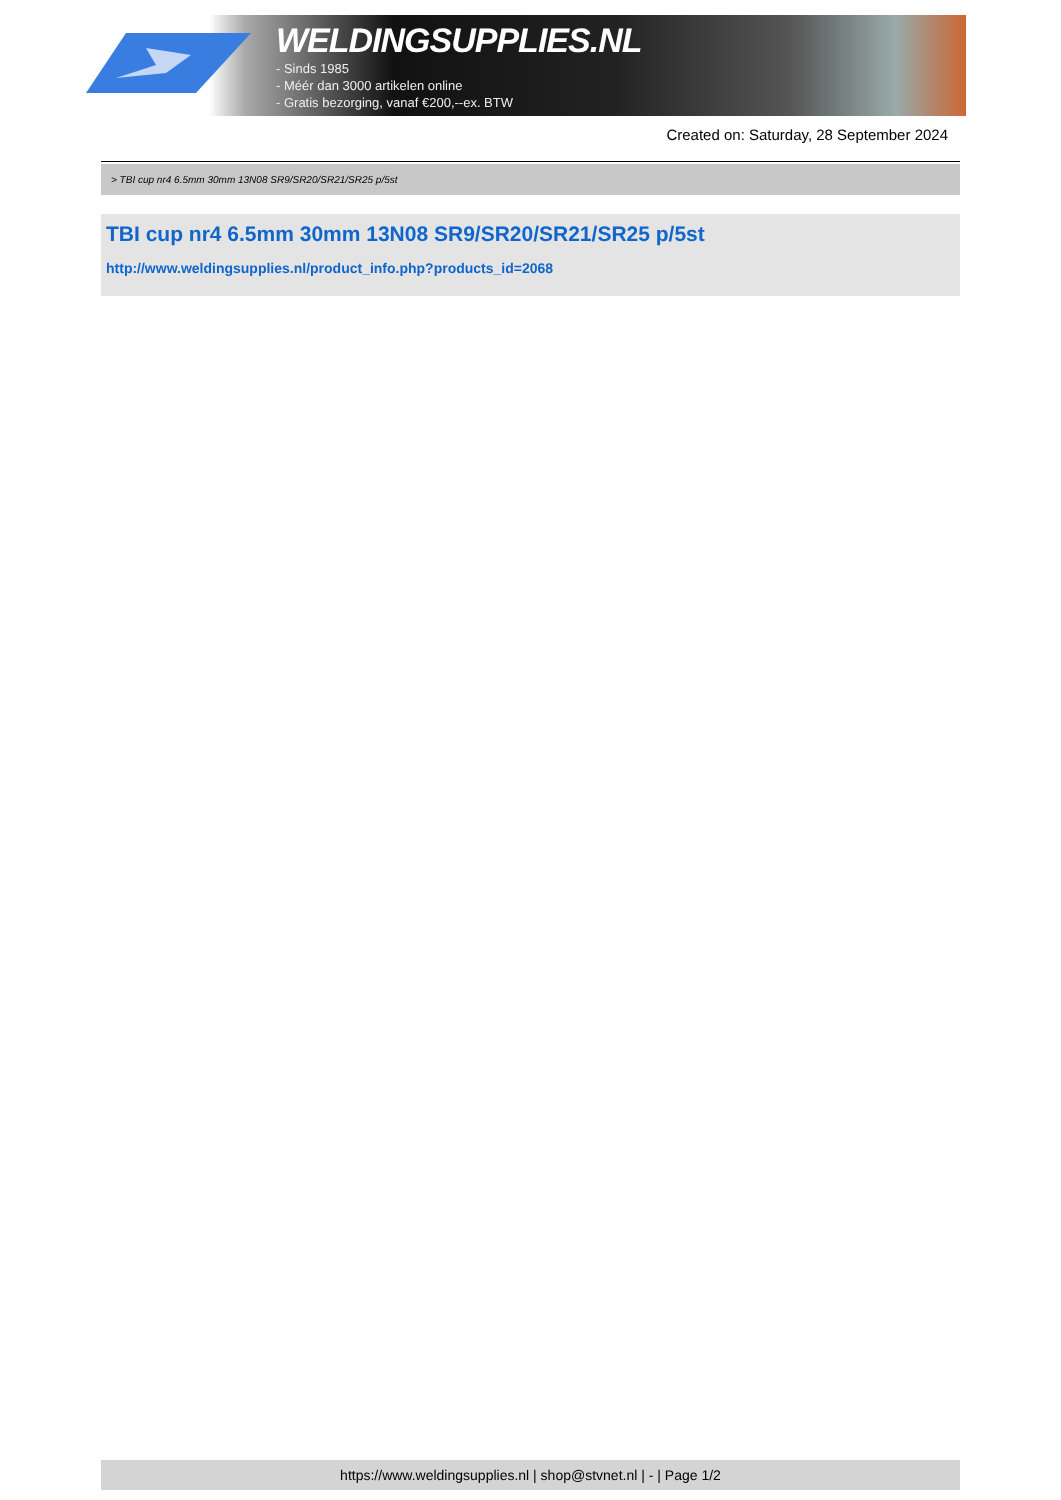WELDINGSUPPLIES.NL
- Sinds 1985
- Méér dan 3000 artikelen online
- Gratis bezorging, vanaf €200,--ex. BTW
Created on: Saturday, 28 September 2024
> TBI cup nr4 6.5mm 30mm 13N08 SR9/SR20/SR21/SR25 p/5st
TBI cup nr4 6.5mm 30mm 13N08 SR9/SR20/SR21/SR25 p/5st
http://www.weldingsupplies.nl/product_info.php?products_id=2068
https://www.weldingsupplies.nl | shop@stvnet.nl | - | Page 1/2